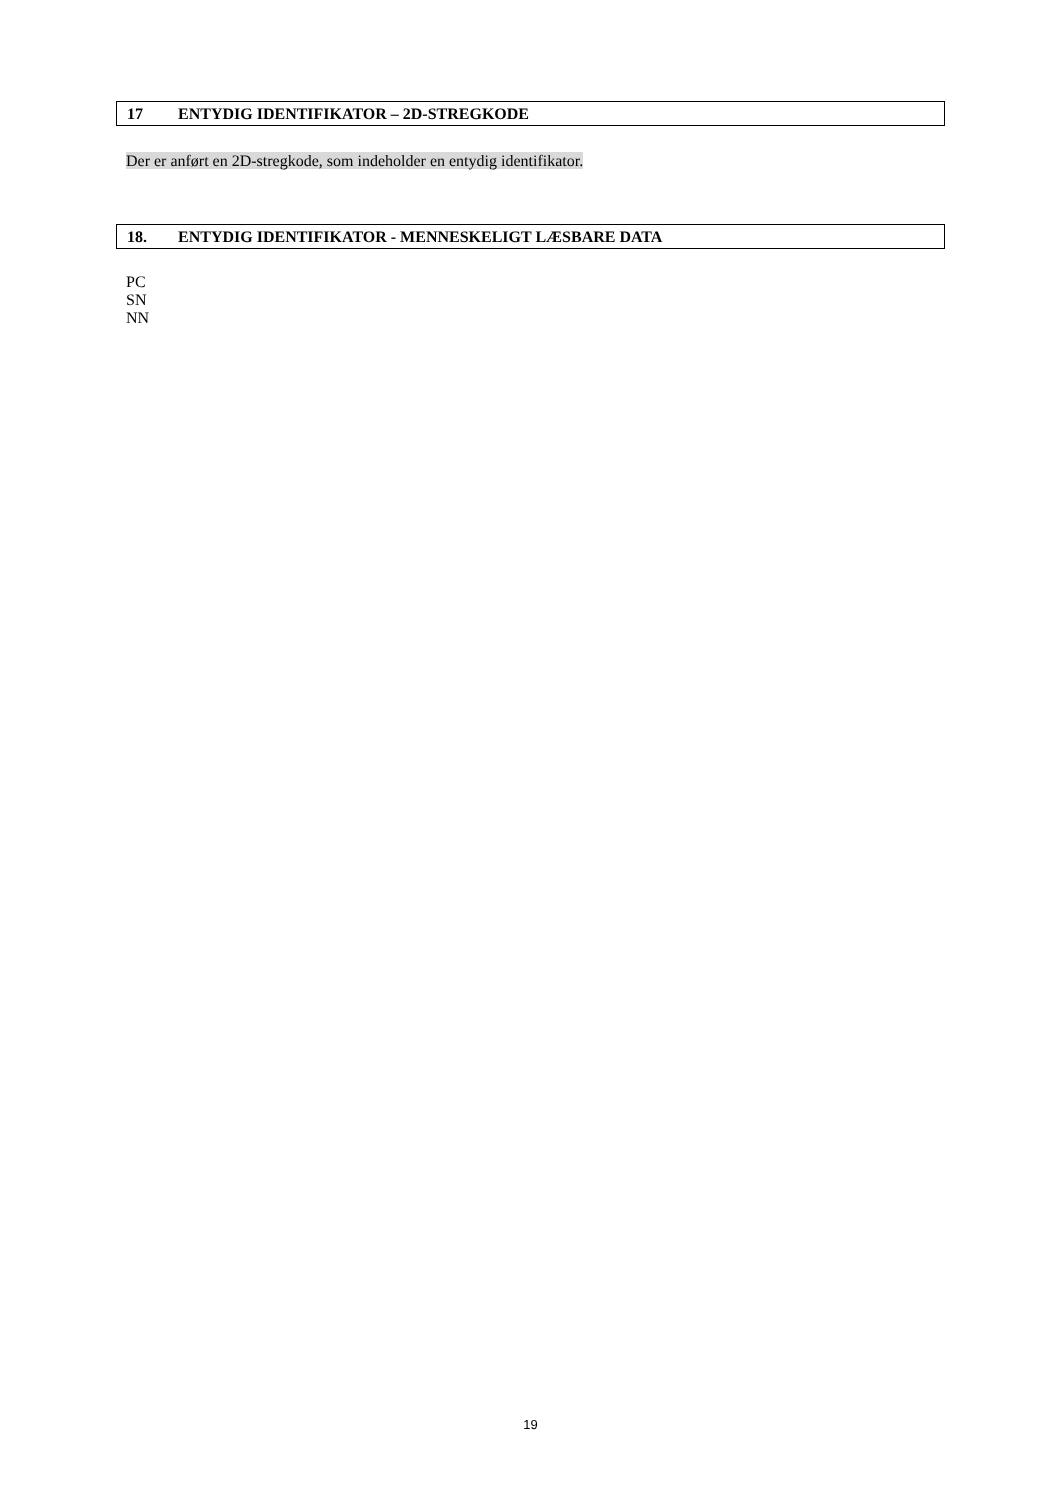17 ENTYDIG IDENTIFIKATOR – 2D-STREGKODE
Der er anført en 2D-stregkode, som indeholder en entydig identifikator.
18. ENTYDIG IDENTIFIKATOR - MENNESKELIGT LÆSBARE DATA
PC
SN
NN
19